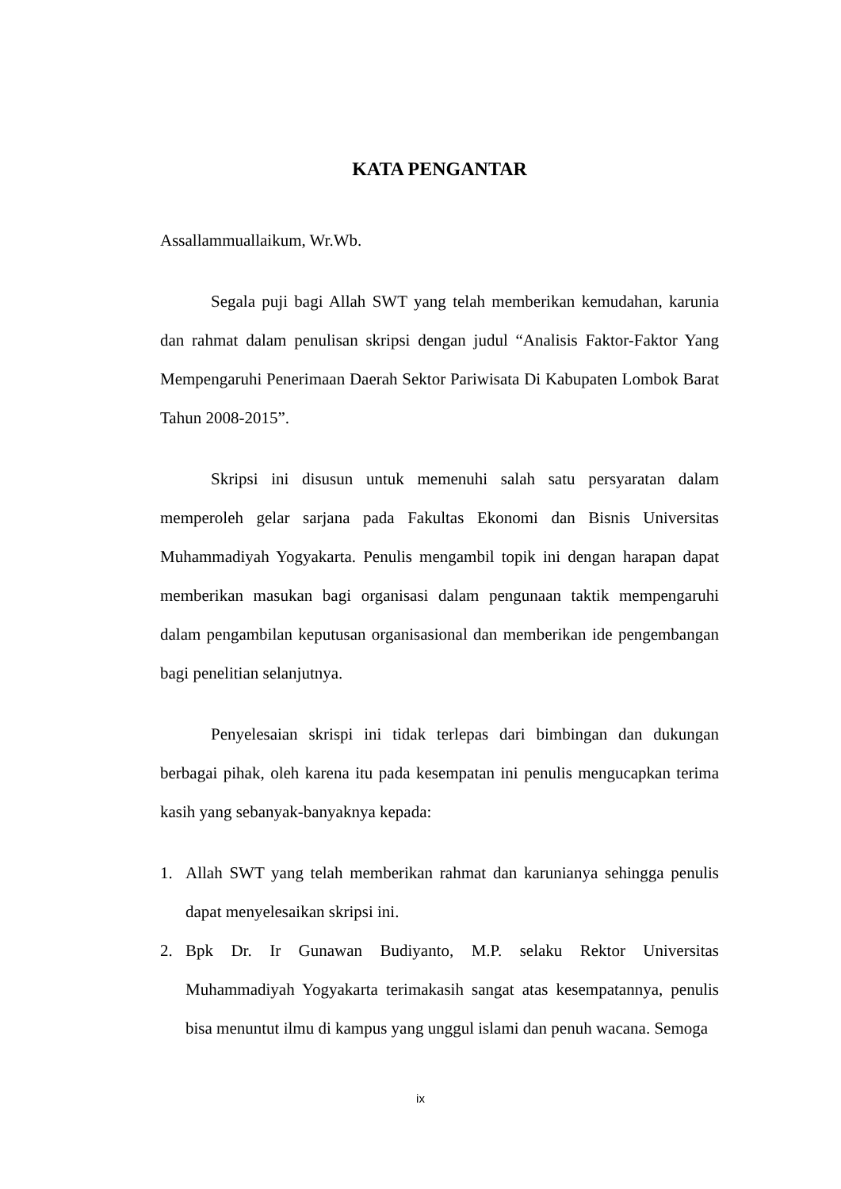KATA PENGANTAR
Assallammuallaikum, Wr.Wb.
Segala puji bagi Allah SWT yang telah memberikan kemudahan, karunia dan rahmat dalam penulisan skripsi dengan judul “Analisis Faktor-Faktor Yang Mempengaruhi Penerimaan Daerah Sektor Pariwisata Di Kabupaten Lombok Barat Tahun 2008-2015”.
Skripsi ini disusun untuk memenuhi salah satu persyaratan dalam memperoleh gelar sarjana pada Fakultas Ekonomi dan Bisnis Universitas Muhammadiyah Yogyakarta. Penulis mengambil topik ini dengan harapan dapat memberikan masukan bagi organisasi dalam pengunaan taktik mempengaruhi dalam pengambilan keputusan organisasional dan memberikan ide pengembangan bagi penelitian selanjutnya.
Penyelesaian skrispi ini tidak terlepas dari bimbingan dan dukungan berbagai pihak, oleh karena itu pada kesempatan ini penulis mengucapkan terima kasih yang sebanyak-banyaknya kepada:
1. Allah SWT yang telah memberikan rahmat dan karunianya sehingga penulis dapat menyelesaikan skripsi ini.
2. Bpk Dr. Ir Gunawan Budiyanto, M.P. selaku Rektor Universitas Muhammadiyah Yogyakarta terimakasih sangat atas kesempatannya, penulis bisa menuntut ilmu di kampus yang unggul islami dan penuh wacana. Semoga
ix